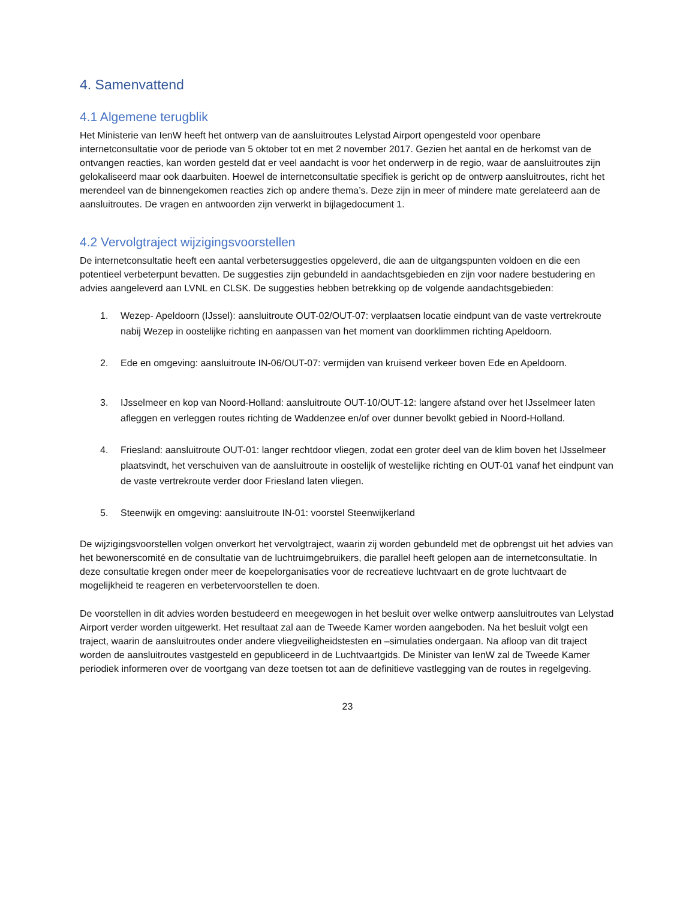4. Samenvattend
4.1 Algemene terugblik
Het Ministerie van IenW heeft het ontwerp van de aansluitroutes Lelystad Airport opengesteld voor openbare internetconsultatie voor de periode van 5 oktober tot en met 2 november 2017. Gezien het aantal en de herkomst van de ontvangen reacties, kan worden gesteld dat er veel aandacht is voor het onderwerp in de regio, waar de aansluitroutes zijn gelokaliseerd maar ook daarbuiten. Hoewel de internetconsultatie specifiek is gericht op de ontwerp aansluitroutes, richt het merendeel van de binnengekomen reacties zich op andere thema’s. Deze zijn in meer of mindere mate gerelateerd aan de aansluitroutes. De vragen en antwoorden zijn verwerkt in bijlagedocument 1.
4.2 Vervolgtraject wijzigingsvoorstellen
De internetconsultatie heeft een aantal verbetersuggesties opgeleverd, die aan de uitgangspunten voldoen en die een potentieel verbeterpunt bevatten. De suggesties zijn gebundeld in aandachtsgebieden en zijn voor nadere bestudering en advies aangeleverd aan LVNL en CLSK. De suggesties hebben betrekking op de volgende aandachtsgebieden:
1. Wezep- Apeldoorn (IJssel): aansluitroute OUT-02/OUT-07: verplaatsen locatie eindpunt van de vaste vertrekroute nabij Wezep in oostelijke richting en aanpassen van het moment van doorklimmen richting Apeldoorn.
2. Ede en omgeving: aansluitroute IN-06/OUT-07: vermijden van kruisend verkeer boven Ede en Apeldoorn.
3. IJsselmeer en kop van Noord-Holland: aansluitroute OUT-10/OUT-12: langere afstand over het IJsselmeer laten afleggen en verleggen routes richting de Waddenzee en/of over dunner bevolkt gebied in Noord-Holland.
4. Friesland: aansluitroute OUT-01: langer rechtdoor vliegen, zodat een groter deel van de klim boven het IJsselmeer plaatsvindt, het verschuiven van de aansluitroute in oostelijk of westelijke richting en OUT-01 vanaf het eindpunt van de vaste vertrekroute verder door Friesland laten vliegen.
5. Steenwijk en omgeving: aansluitroute IN-01: voorstel Steenwijkerland
De wijzigingsvoorstellen volgen onverkort het vervolgtraject, waarin zij worden gebundeld met de opbrengst uit het advies van het bewonerscomité en de consultatie van de luchtruimgebruikers, die parallel heeft gelopen aan de internetconsultatie. In deze consultatie kregen onder meer de koepelorganisaties voor de recreatieve luchtvaart en de grote luchtvaart de mogelijkheid te reageren en verbetervoorstellen te doen.
De voorstellen in dit advies worden bestudeerd en meegewogen in het besluit over welke ontwerp aansluitroutes van Lelystad Airport verder worden uitgewerkt. Het resultaat zal aan de Tweede Kamer worden aangeboden. Na het besluit volgt een traject, waarin de aansluitroutes onder andere vliegveiligheidstesten en –simulaties ondergaan. Na afloop van dit traject worden de aansluitroutes vastgesteld en gepubliceerd in de Luchtvaartgids. De Minister van IenW zal de Tweede Kamer periodiek informeren over de voortgang van deze toetsen tot aan de definitieve vastlegging van de routes in regelgeving.
23